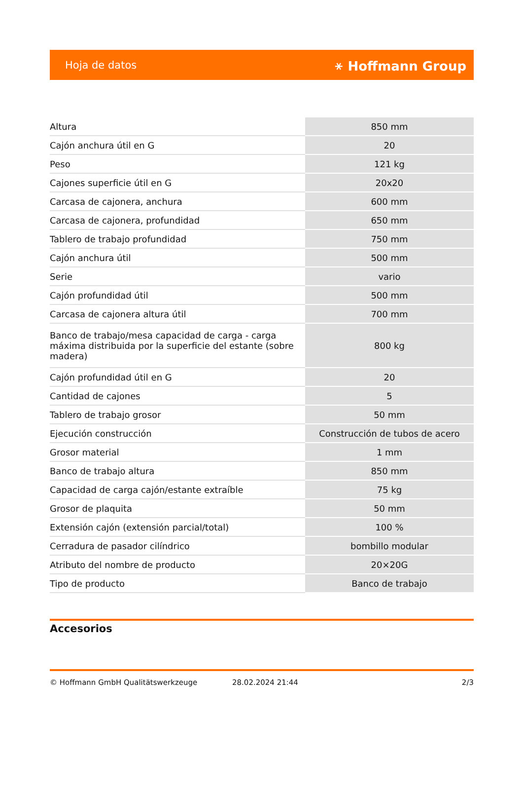Hoja de datos ⚹ Hoffmann Group
| Altura | 850 mm |
| Cajón anchura útil en G | 20 |
| Peso | 121 kg |
| Cajones superficie útil en G | 20x20 |
| Carcasa de cajonera, anchura | 600 mm |
| Carcasa de cajonera, profundidad | 650 mm |
| Tablero de trabajo profundidad | 750 mm |
| Cajón anchura útil | 500 mm |
| Serie | vario |
| Cajón profundidad útil | 500 mm |
| Carcasa de cajonera altura útil | 700 mm |
| Banco de trabajo/mesa capacidad de carga - carga máxima distribuida por la superficie del estante (sobre madera) | 800 kg |
| Cajón profundidad útil en G | 20 |
| Cantidad de cajones | 5 |
| Tablero de trabajo grosor | 50 mm |
| Ejecución construcción | Construcción de tubos de acero |
| Grosor material | 1 mm |
| Banco de trabajo altura | 850 mm |
| Capacidad de carga cajón/estante extraíble | 75 kg |
| Grosor de plaquita | 50 mm |
| Extensión cajón (extensión parcial/total) | 100 % |
| Cerradura de pasador cilíndrico | bombillo modular |
| Atributo del nombre de producto | 20×20G |
| Tipo de producto | Banco de trabajo |
Accesorios
© Hoffmann GmbH Qualitätswerkzeuge 28.02.2024 21:44 2/3